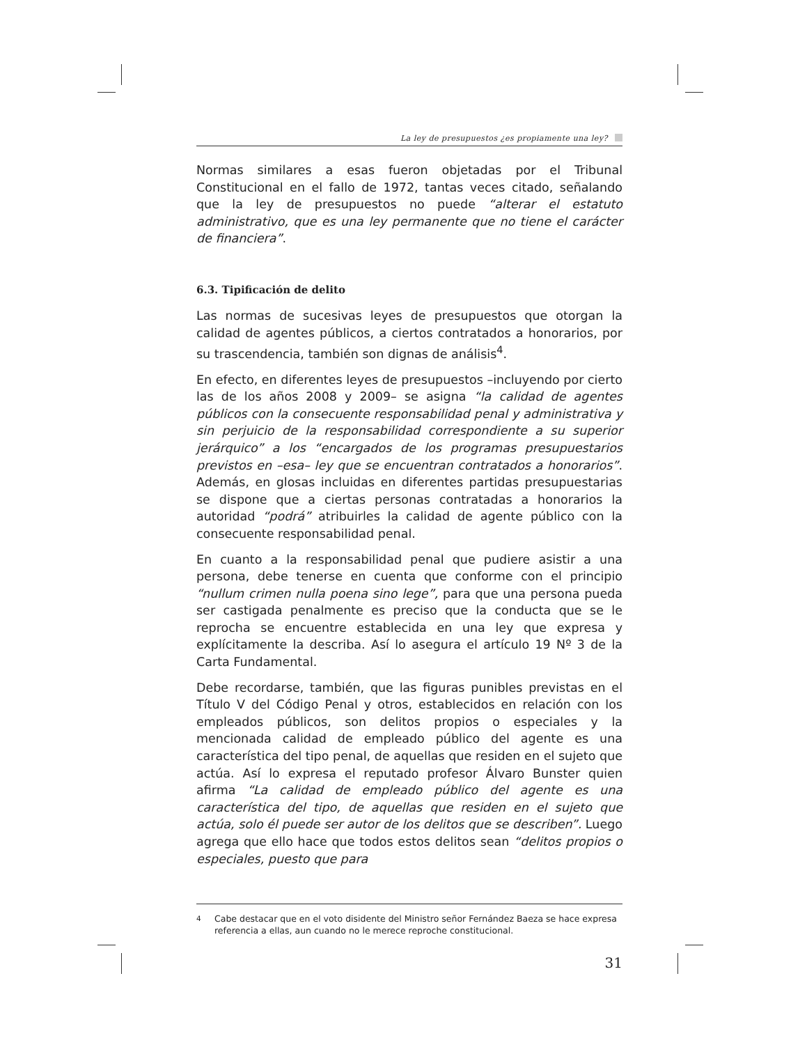La ley de presupuestos ¿es propiamente una ley?
Normas similares a esas fueron objetadas por el Tribunal Constitucional en el fallo de 1972, tantas veces citado, señalando que la ley de presupuestos no puede “alterar el estatuto administrativo, que es una ley permanente que no tiene el carácter de financiera”.
6.3. Tipificación de delito
Las normas de sucesivas leyes de presupuestos que otorgan la calidad de agentes públicos, a ciertos contratados a honorarios, por su trascendencia, también son dignas de análisis<sup>4</sup>.
En efecto, en diferentes leyes de presupuestos –incluyendo por cierto las de los años 2008 y 2009– se asigna “la calidad de agentes públicos con la consecuente responsabilidad penal y administrativa y sin perjuicio de la responsabilidad correspondiente a su superior jerárquico” a los “encargados de los programas presupuestarios previstos en –esa– ley que se encuentran contratados a honorarios”. Además, en glosas incluidas en diferentes partidas presupuestarias se dispone que a ciertas personas contratadas a honorarios la autoridad “podrá” atribuirles la calidad de agente público con la consecuente responsabilidad penal.
En cuanto a la responsabilidad penal que pudiere asistir a una persona, debe tenerse en cuenta que conforme con el principio “nullum crimen nulla poena sino lege”, para que una persona pueda ser castigada penalmente es preciso que la conducta que se le reprocha se encuentre establecida en una ley que expresa y explícitamente la describa. Así lo asegura el artículo 19 Nº 3 de la Carta Fundamental.
Debe recordarse, también, que las figuras punibles previstas en el Título V del Código Penal y otros, establecidos en relación con los empleados públicos, son delitos propios o especiales y la mencionada calidad de empleado público del agente es una característica del tipo penal, de aquellas que residen en el sujeto que actúa. Así lo expresa el reputado profesor Álvaro Bunster quien afirma “La calidad de empleado público del agente es una característica del tipo, de aquellas que residen en el sujeto que actúa, solo él puede ser autor de los delitos que se describen”. Luego agrega que ello hace que todos estos delitos sean “delitos propios o especiales, puesto que para
<sup>4</sup> Cabe destacar que en el voto disidente del Ministro señor Fernández Baeza se hace expresa referencia a ellas, aun cuando no le merece reproche constitucional.
31